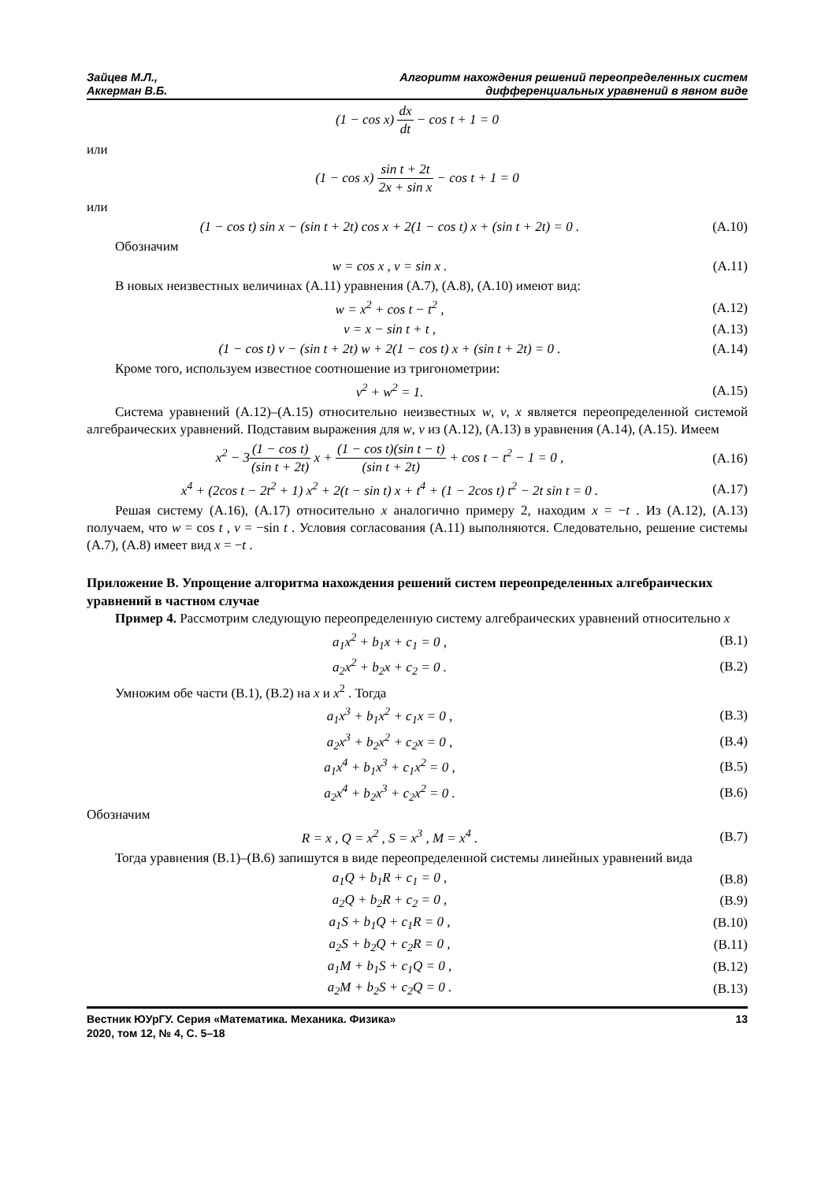Зайцев М.Л.,
Аккерман В.Б.
Алгоритм нахождения решений переопределенных систем
дифференциальных уравнений в явном виде
(1 − cos x) dx dt − cos t + 1 = 0
или
(1 − cos x) sin t + 2t 2x + sin x − cos t + 1 = 0
или
(1 − cos t) sin x − (sin t + 2t) cos x + 2(1 − cos t) x + (sin t + 2t) = 0 .
(A.10)
Обозначим
w = cos x , v = sin x . (A.11)
В новых неизвестных величинах (A.11) уравнения (A.7), (A.8), (A.10) имеют вид:
w = x<sup>2</sup> + cos t − t<sup>2</sup> , (A.12)
v = x − sin t + t , (A.13)
(1 − cos t) v − (sin t + 2t) w + 2(1 − cos t) x + (sin t + 2t) = 0 .
(A.14)
Кроме того, используем известное соотношение из тригонометрии:
v<sup>2</sup> + w<sup>2</sup> = 1. (A.15)
Система уравнений (A.12)–(A.15) относительно неизвестных w, v, x является переопределенной системой алгебраических уравнений. Подставим выражения для w, v из (A.12), (A.13) в уравнения (A.14), (A.15). Имеем
x<sup>2</sup> − 3(1 − cos t) (sin t + 2t) x + (1 − cos t)(sin t − t) (sin t + 2t) + cos t − t<sup>2</sup> − 1 = 0 ,
(A.16)
x<sup>4</sup> + (2cos t − 2t<sup>2</sup> + 1) x<sup>2</sup> + 2(t − sin t) x + t<sup>4</sup> + (1 − 2cos t) t<sup>2</sup> − 2t sin t = 0 .
(A.17)
Решая систему (A.16), (A.17) относительно x аналогично примеру 2, находим x = −t . Из (A.12), (A.13) получаем, что w = cos t , v = −sin t . Условия согласования (A.11) выполняются. Следовательно, решение системы (A.7), (A.8) имеет вид x = −t .
Приложение B. Упрощение алгоритма нахождения решений систем переопределенных алгебраических уравнений в частном случае
Пример 4. Рассмотрим следующую переопределенную систему алгебраических уравнений относительно x
a<sub>1</sub>x<sup>2</sup> + b<sub>1</sub>x + c<sub>1</sub> = 0 , (B.1)
a<sub>2</sub>x<sup>2</sup> + b<sub>2</sub>x + c<sub>2</sub> = 0 . (B.2)
Умножим обе части (B.1), (B.2) на x и x<sup>2</sup> . Тогда
a<sub>1</sub>x<sup>3</sup> + b<sub>1</sub>x<sup>2</sup> + c<sub>1</sub>x = 0 , (B.3)
a<sub>2</sub>x<sup>3</sup> + b<sub>2</sub>x<sup>2</sup> + c<sub>2</sub>x = 0 , (B.4)
a<sub>1</sub>x<sup>4</sup> + b<sub>1</sub>x<sup>3</sup> + c<sub>1</sub>x<sup>2</sup> = 0 , (B.5)
a<sub>2</sub>x<sup>4</sup> + b<sub>2</sub>x<sup>3</sup> + c<sub>2</sub>x<sup>2</sup> = 0 . (B.6)
Обозначим
R = x , Q = x<sup>2</sup> , S = x<sup>3</sup> , M = x<sup>4</sup> .
(B.7)
Тогда уравнения (B.1)–(B.6) запишутся в виде переопределенной системы линейных уравнений вида
a<sub>1</sub>Q + b<sub>1</sub>R + c<sub>1</sub> = 0 , (B.8)
a<sub>2</sub>Q + b<sub>2</sub>R + c<sub>2</sub> = 0 , (B.9)
a<sub>1</sub>S + b<sub>1</sub>Q + c<sub>1</sub>R = 0 , (B.10)
a<sub>2</sub>S + b<sub>2</sub>Q + c<sub>2</sub>R = 0 , (B.11)
a<sub>1</sub>M + b<sub>1</sub>S + c<sub>1</sub>Q = 0 , (B.12)
a<sub>2</sub>M + b<sub>2</sub>S + c<sub>2</sub>Q = 0 . (B.13)
Вестник ЮУрГУ. Серия «Математика. Механика. Физика»
2020, том 12, № 4, С. 5–18
13